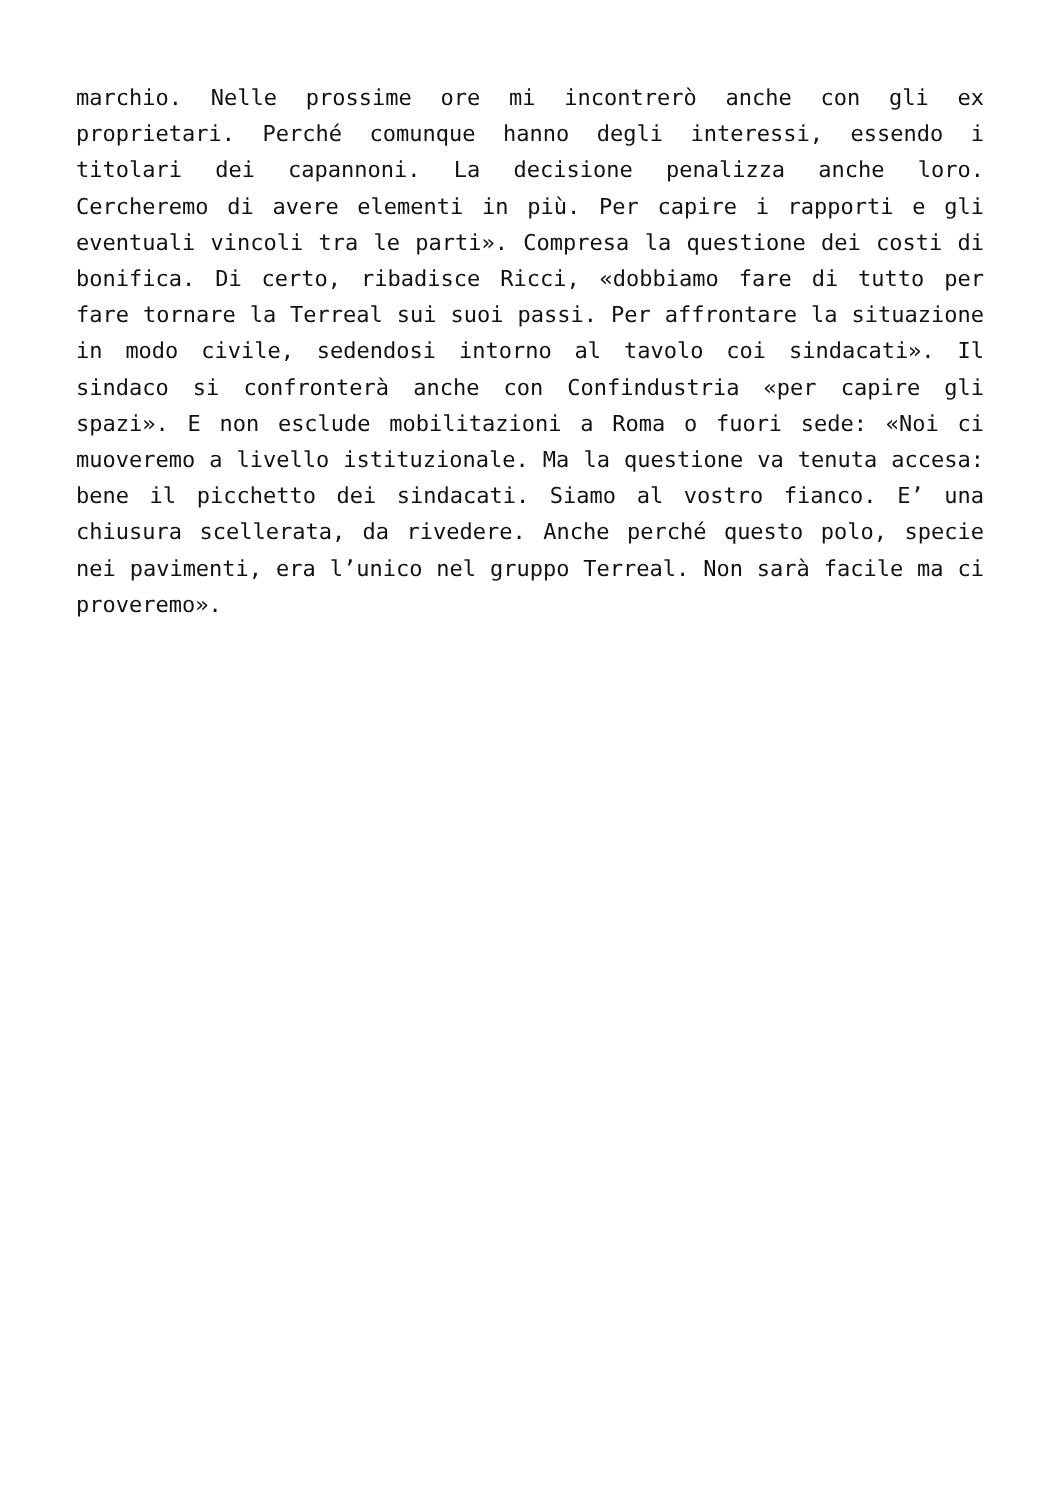marchio. Nelle prossime ore mi incontrerò anche con gli ex proprietari. Perché comunque hanno degli interessi, essendo i titolari dei capannoni. La decisione penalizza anche loro. Cercheremo di avere elementi in più. Per capire i rapporti e gli eventuali vincoli tra le parti». Compresa la questione dei costi di bonifica. Di certo, ribadisce Ricci, «dobbiamo fare di tutto per fare tornare la Terreal sui suoi passi. Per affrontare la situazione in modo civile, sedendosi intorno al tavolo coi sindacati». Il sindaco si confronterà anche con Confindustria «per capire gli spazi». E non esclude mobilitazioni a Roma o fuori sede: «Noi ci muoveremo a livello istituzionale. Ma la questione va tenuta accesa: bene il picchetto dei sindacati. Siamo al vostro fianco. E’ una chiusura scellerata, da rivedere. Anche perché questo polo, specie nei pavimenti, era l’unico nel gruppo Terreal. Non sarà facile ma ci proveremo».